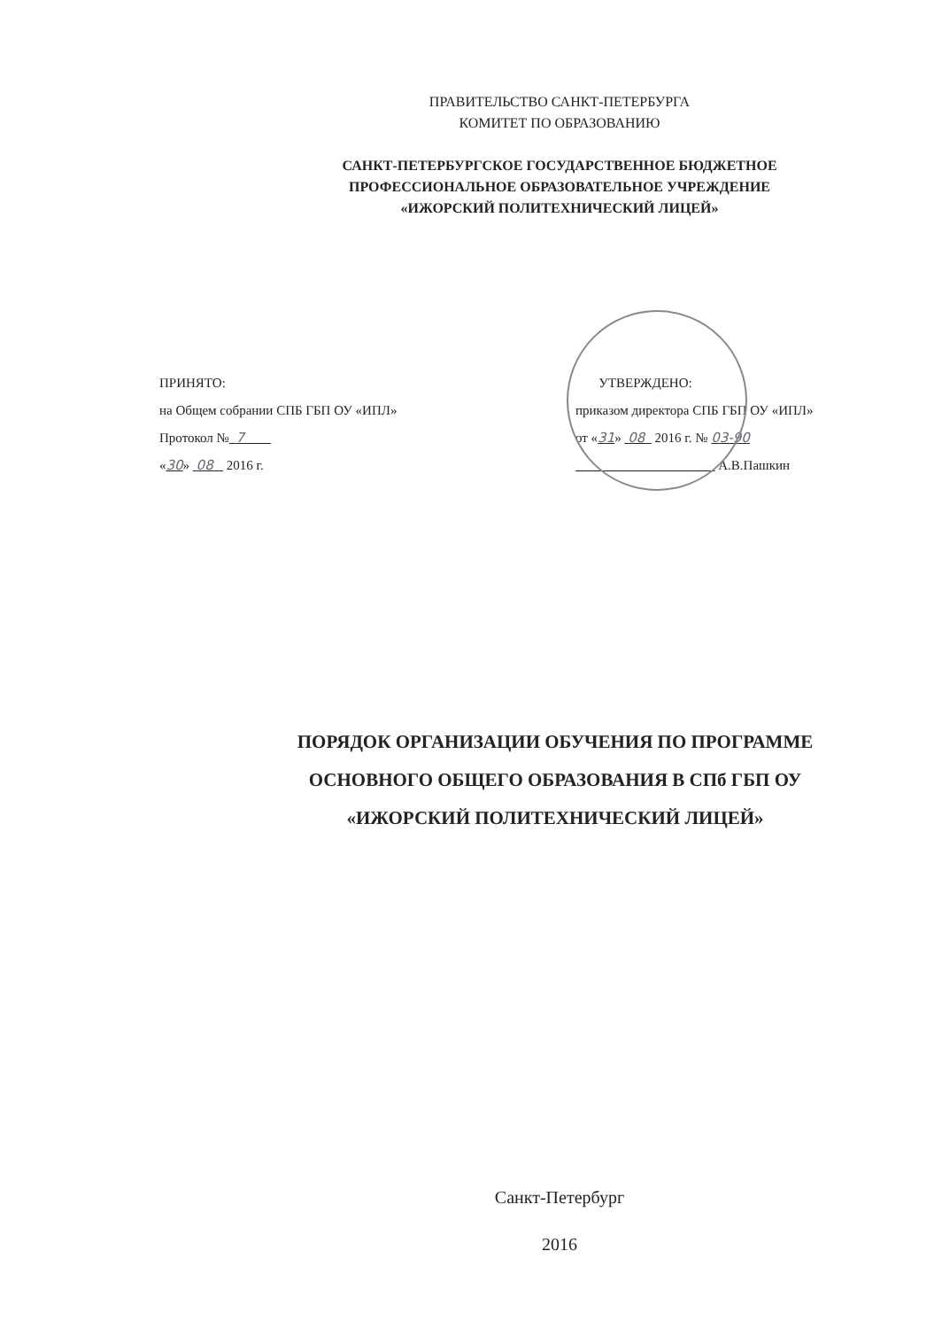ПРАВИТЕЛЬСТВО САНКТ-ПЕТЕРБУРГА
КОМИТЕТ ПО ОБРАЗОВАНИЮ
САНКТ-ПЕТЕРБУРГСКОЕ ГОСУДАРСТВЕННОЕ БЮДЖЕТНОЕ
ПРОФЕССИОНАЛЬНОЕ ОБРАЗОВАТЕЛЬНОЕ УЧРЕЖДЕНИЕ
«ИЖОРСКИЙ ПОЛИТЕХНИЧЕСКИЙ ЛИЦЕЙ»
ПРИНЯТО:
на Общем собрании СПБ ГБП ОУ «ИПЛ»
Протокол № 7
«30» 08 2016 г.
УТВЕРЖДЕНО:
приказом директора СПБ ГБП ОУ «ИПЛ»
от «31» 08 2016 г. № 03-90
А.В.Пашкин
ПОРЯДОК ОРГАНИЗАЦИИ ОБУЧЕНИЯ ПО ПРОГРАММЕ
ОСНОВНОГО ОБЩЕГО ОБРАЗОВАНИЯ В СПб ГБП ОУ
«ИЖОРСКИЙ ПОЛИТЕХНИЧЕСКИЙ ЛИЦЕЙ»
Санкт-Петербург
2016